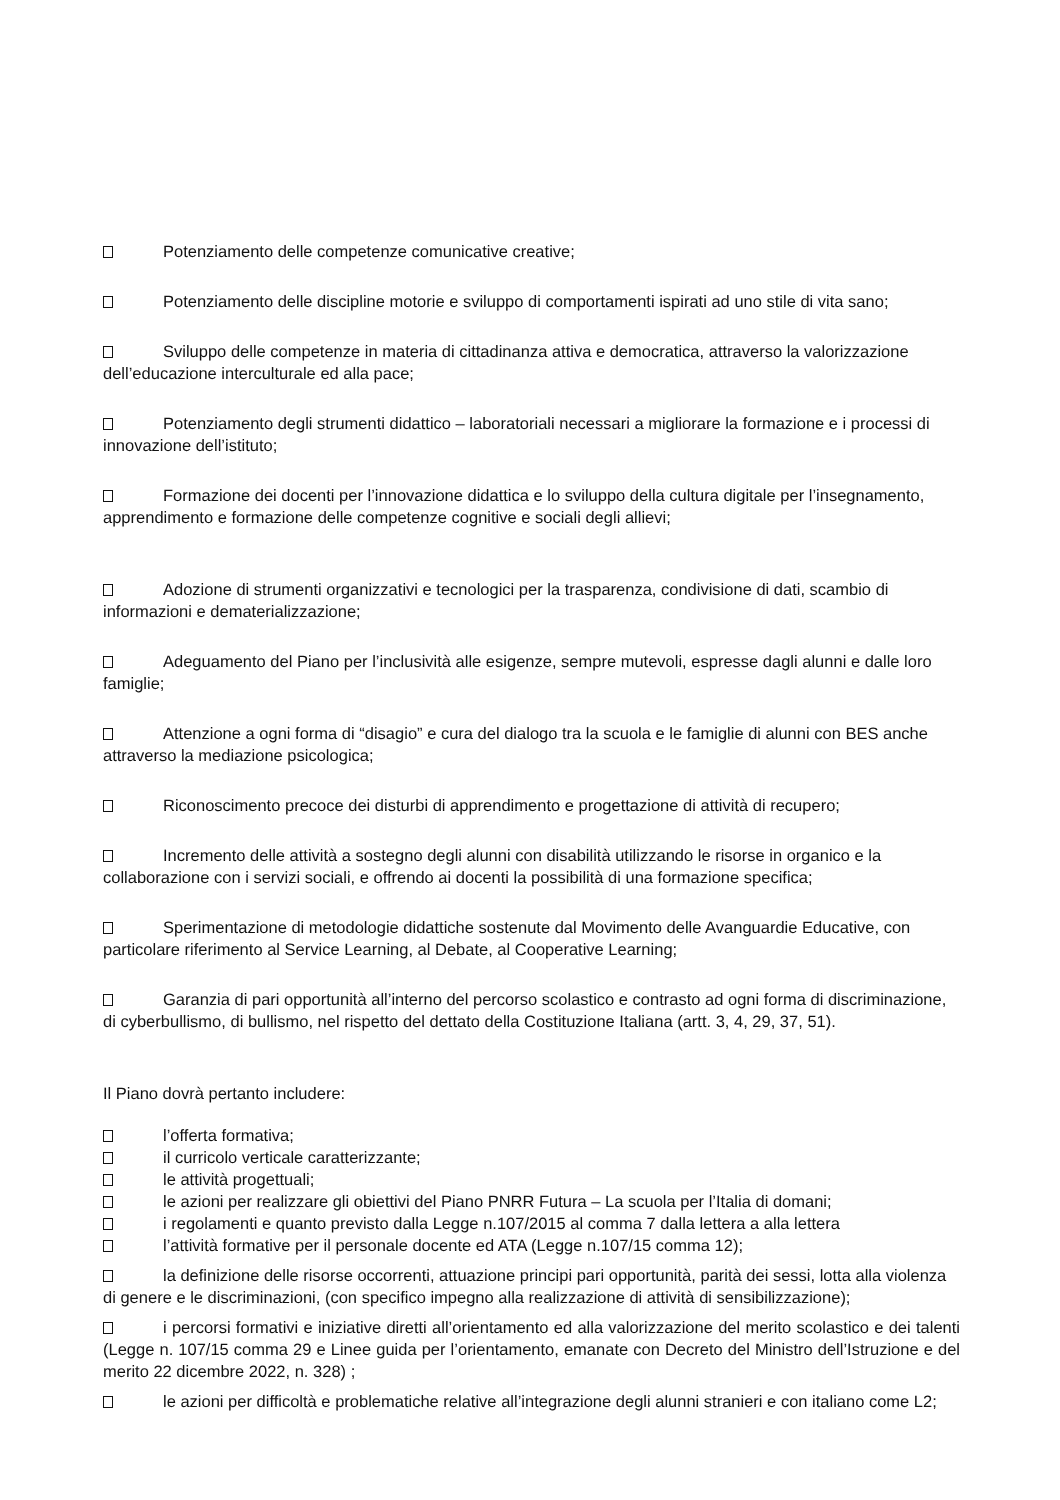Potenziamento delle competenze comunicative creative;
Potenziamento delle discipline motorie e sviluppo di comportamenti ispirati ad uno stile di vita sano;
Sviluppo delle competenze in materia di cittadinanza attiva e democratica, attraverso la valorizzazione dell’educazione interculturale ed alla pace;
Potenziamento degli strumenti didattico – laboratoriali necessari a migliorare la formazione e i processi di innovazione dell’istituto;
Formazione dei docenti per l’innovazione didattica e lo sviluppo della cultura digitale per l’insegnamento, apprendimento e formazione delle competenze cognitive e sociali degli allievi;
Adozione di strumenti organizzativi e tecnologici per la trasparenza, condivisione di dati, scambio di informazioni e dematerializzazione;
Adeguamento del Piano per l’inclusività alle esigenze, sempre mutevoli, espresse dagli alunni e dalle loro famiglie;
Attenzione a ogni forma di “disagio” e cura del dialogo tra la scuola e le famiglie di alunni con BES anche attraverso la mediazione psicologica;
Riconoscimento precoce dei disturbi di apprendimento e progettazione di attività di recupero;
Incremento delle attività a sostegno degli alunni con disabilità utilizzando le risorse in organico e la collaborazione con i servizi sociali, e offrendo ai docenti la possibilità di una formazione specifica;
Sperimentazione di metodologie didattiche sostenute dal Movimento delle Avanguardie Educative, con particolare riferimento al Service Learning, al Debate, al Cooperative Learning;
Garanzia di pari opportunità all’interno del percorso scolastico e contrasto ad ogni forma di discriminazione, di cyberbullismo, di bullismo, nel rispetto del dettato della Costituzione Italiana (artt. 3, 4, 29, 37, 51).
Il Piano dovrà pertanto includere:
l’offerta formativa;
il curricolo verticale caratterizzante;
le attività progettuali;
le azioni per realizzare gli obiettivi del Piano PNRR Futura – La scuola per l’Italia di domani;
i regolamenti e quanto previsto dalla Legge n.107/2015 al comma 7 dalla lettera a alla lettera
l’attività formative per il personale docente ed ATA (Legge n.107/15 comma 12);
la definizione delle risorse occorrenti, attuazione principi pari opportunità, parità dei sessi, lotta alla violenza di genere e le discriminazioni, (con specifico impegno alla realizzazione di attività di sensibilizzazione);
i percorsi formativi e iniziative diretti all’orientamento ed alla valorizzazione del merito scolastico e dei talenti (Legge n. 107/15 comma 29 e Linee guida per l’orientamento, emanate con Decreto del Ministro dell’Istruzione e del merito 22 dicembre 2022, n. 328) ;
le azioni per difficoltà e problematiche relative all’integrazione degli alunni stranieri e con italiano come L2;